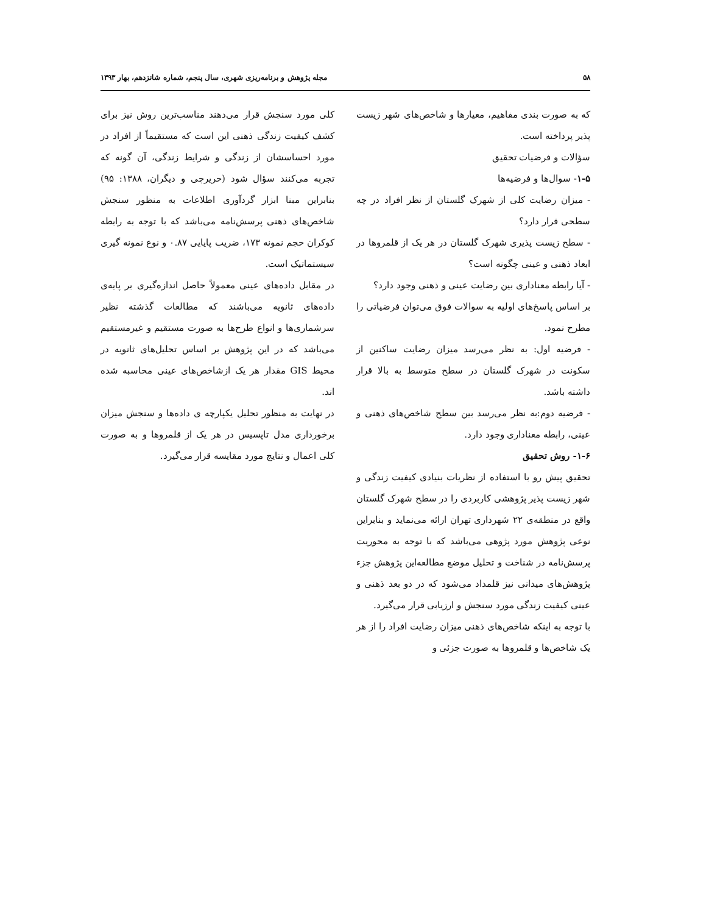۵۸ مجله پژوهش و برنامه‌ریزی شهری، سال پنجم، شماره شانزدهم، بهار ۱۳۹۳
که به صورت بندی مفاهیم، معیارها و شاخص‌های شهر زیست پذیر پرداخته است.
سؤالات و فرضیات تحقیق
۱-۵- سوال‌ها و فرضیه‌ها
- میزان رضایت کلی از شهرک گلستان از نظر افراد در چه سطحی قرار دارد؟
- سطح زیست پذیری شهرک گلستان در هر یک از قلمروها در ابعاد ذهنی و عینی چگونه است؟
- آیا رابطه معناداری بین رضایت عینی و ذهنی وجود دارد؟
بر اساس پاسخ‌های اولیه به سوالات فوق می‌توان فرضیاتی را مطرح نمود.
- فرضیه اول: به نظر می‌رسد میزان رضایت ساکنین از سکونت در شهرک گلستان در سطح متوسط به بالا قرار داشته باشد.
- فرضیه دوم:به نظر می‌رسد بین سطح شاخص‌های ذهنی و عینی، رابطه معناداری وجود دارد.
۱-۶- روش تحقیق
تحقیق پیش رو با استفاده از نظریات بنیادی کیفیت زندگی و شهر زیست پذیر پژوهشی کاربردی را در سطح شهرک گلستان واقع در منطقه‌ی ۲۲ شهرداری تهران ارائه می‌نماید و بنابراین نوعی پژوهش مورد پژوهی می‌باشد که با توجه به محوریت پرسش‌نامه در شناخت و تحلیل موضع مطالعه‌این پژوهش جزء پژوهش‌های میدانی نیز قلمداد می‌شود که در دو بعد ذهنی و عینی کیفیت زندگی مورد سنجش و ارزیابی قرار می‌گیرد.
با توجه به اینکه شاخص‌های ذهنی میزان رضایت افراد را از هر یک شاخص‌ها و قلمروها به صورت جزئی و
کلی مورد سنجش قرار می‌دهند مناسب‌ترین روش نیز برای کشف کیفیت زندگی ذهنی این است که مستقیماً از افراد در مورد احساسشان از زندگی و شرایط زندگی، آن گونه که تجربه می‌کنند سؤال شود (حریرچی و دیگران، ۱۳۸۸: ۹۵) بنابراین مبنا ابزار گردآوری اطلاعات به منظور سنجش شاخص‌های ذهنی پرسش‌نامه می‌باشد که با توجه به رابطه کوکران حجم نمونه ۱۷۳، ضریب پایایی ۰.۸۷ و نوع نمونه گیری سیستماتیک است.
در مقابل داده‌های عینی معمولاً حاصل اندازه‌گیری بر پایه‌ی داده‌های ثانویه می‌باشند که مطالعات گذشته نظیر سرشماری‌ها و انواع طرح‌ها به صورت مستقیم و غیرمستقیم می‌باشد که در این پژوهش بر اساس تحلیل‌های ثانویه در محیط GIS مقدار هر یک ازشاخص‌های عینی محاسبه شده اند.
در نهایت به منظور تحلیل یکپارچه ی داده‌ها و سنجش میزان برخورداری مدل تاپسیس در هر یک از قلمروها و به صورت کلی اعمال و نتایج مورد مقایسه قرار می‌گیرد.